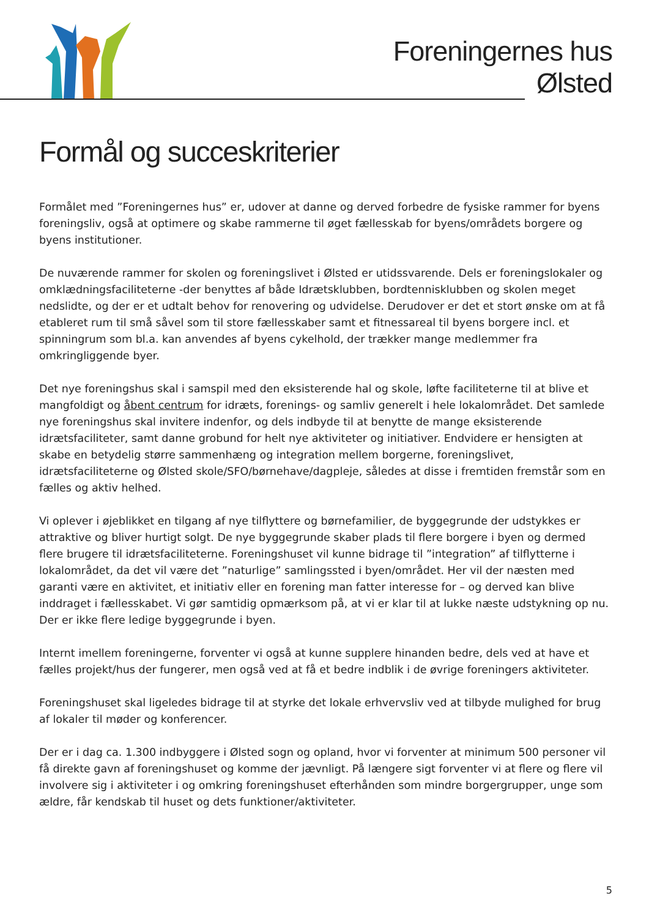Foreningernes hus
Ølsted
Formål og succeskriterier
Formålet med ”Foreningernes hus” er, udover at danne og derved forbedre de fysiske rammer for byens foreningsliv, også at optimere og skabe rammerne til øget fællesskab for byens/områdets borgere og byens institutioner.
De nuværende rammer for skolen og foreningslivet i Ølsted er utidssvarende. Dels er foreningslokaler og omklædningsfaciliteterne -der benyttes af både Idrætsklubben, bordtennisklubben og skolen meget nedslidte, og der er et udtalt behov for renovering og udvidelse. Derudover er det et stort ønske om at få etableret rum til små såvel som til store fællesskaber samt et fitnessareal til byens borgere incl. et spinningrum som bl.a. kan anvendes af byens cykelhold, der trækker mange medlemmer fra omkringliggende byer.
Det nye foreningshus skal i samspil med den eksisterende hal og skole, løfte faciliteterne til at blive et mangfoldigt og åbent centrum for idræts, forenings- og samliv generelt i hele lokalområdet. Det samlede nye foreningshus skal invitere indenfor, og dels indbyde til at benytte de mange eksisterende idrætsfaciliteter, samt danne grobund for helt nye aktiviteter og initiativer. Endvidere er hensigten at skabe en betydelig større sammenhæng og integration mellem borgerne, foreningslivet, idrætsfaciliteterne og Ølsted skole/SFO/børnehave/dagpleje, således at disse i fremtiden fremstår som en fælles og aktiv helhed.
Vi oplever i øjeblikket en tilgang af nye tilflyttere og børnefamilier, de byggegrunde der udstykkes er attraktive og bliver hurtigt solgt. De nye byggegrunde skaber plads til flere borgere i byen og dermed flere brugere til idrætsfaciliteterne. Foreningshuset vil kunne bidrage til ”integration” af tilflytterne i lokalområdet, da det vil være det ”naturlige” samlingssted i byen/området. Her vil der næsten med garanti være en aktivitet, et initiativ eller en forening man fatter interesse for – og derved kan blive inddraget i fællesskabet. Vi gør samtidig opmærksom på, at vi er klar til at lukke næste udstykning op nu. Der er ikke flere ledige byggegrunde i byen.
Internt imellem foreningerne, forventer vi også at kunne supplere hinanden bedre, dels ved at have et fælles projekt/hus der fungerer, men også ved at få et bedre indblik i de øvrige foreningers aktiviteter.
Foreningshuset skal ligeledes bidrage til at styrke det lokale erhvervsliv ved at tilbyde mulighed for brug af lokaler til møder og konferencer.
Der er i dag ca. 1.300 indbyggere i Ølsted sogn og opland, hvor vi forventer at minimum 500 personer vil få direkte gavn af foreningshuset og komme der jævnligt. På længere sigt forventer vi at flere og flere vil involvere sig i aktiviteter i og omkring foreningshuset efterhånden som mindre borgergrupper, unge som ældre, får kendskab til huset og dets funktioner/aktiviteter.
5